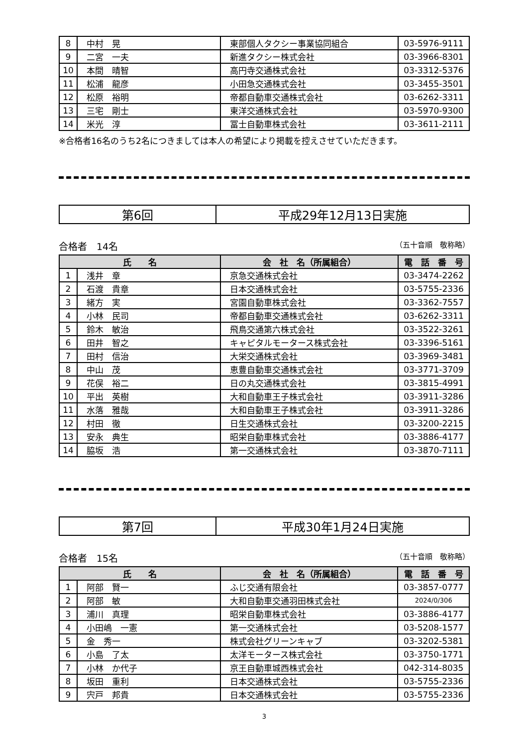| 8 | 中村 晃 | 東部個人タクシー事業協同組合 | 03-5976-9111 |
| 9 | 二宮 一夫 | 新進タクシー株式会社 | 03-3966-8301 |
| 10 | 本間 晴智 | 高円寺交通株式会社 | 03-3312-5376 |
| 11 | 松浦 龍彦 | 小田急交通株式会社 | 03-3455-3501 |
| 12 | 松原 裕明 | 帝都自動車交通株式会社 | 03-6262-3311 |
| 13 | 三宅 剛士 | 東洋交通株式会社 | 03-5970-9300 |
| 14 | 米光 淳 | 冨士自動車株式会社 | 03-3611-2111 |
※合格者16名のうち2名につきましては本人の希望により掲載を控えさせていただきます。
| 第6回 | 平成29年12月13日実施 |
合格者　14名 （五十音順　敬称略）
| 氏 名 | | 会 社 名（所属組合） | 電 話 番 号 |
| --- | --- | --- | --- |
| 1 | 浅井 章 | 京急交通株式会社 | 03-3474-2262 |
| 2 | 石渡 貴章 | 日本交通株式会社 | 03-5755-2336 |
| 3 | 緒方 実 | 宮園自動車株式会社 | 03-3362-7557 |
| 4 | 小林 民司 | 帝都自動車交通株式会社 | 03-6262-3311 |
| 5 | 鈴木 敏治 | 飛鳥交通第六株式会社 | 03-3522-3261 |
| 6 | 田井 智之 | キャピタルモータース株式会社 | 03-3396-5161 |
| 7 | 田村 信治 | 大栄交通株式会社 | 03-3969-3481 |
| 8 | 中山 茂 | 恵豊自動車交通株式会社 | 03-3771-3709 |
| 9 | 花俣 裕二 | 日の丸交通株式会社 | 03-3815-4991 |
| 10 | 平出 英樹 | 大和自動車王子株式会社 | 03-3911-3286 |
| 11 | 水落 雅哉 | 大和自動車王子株式会社 | 03-3911-3286 |
| 12 | 村田 徹 | 日生交通株式会社 | 03-3200-2215 |
| 13 | 安永 典生 | 昭栄自動車株式会社 | 03-3886-4177 |
| 14 | 脇坂 浩 | 第一交通株式会社 | 03-3870-7111 |
| 第7回 | 平成30年1月24日実施 |
合格者　15名 （五十音順　敬称略）
| 氏 名 | | 会 社 名（所属組合） | 電 話 番 号 |
| --- | --- | --- | --- |
| 1 | 阿部 賢一 | ふじ交通有限会社 | 03-3857-0777 |
| 2 | 阿部 敏 | 大和自動車交通羽田株式会社 | 2024/0/306 |
| 3 | 浦川 真理 | 昭栄自動車株式会社 | 03-3886-4177 |
| 4 | 小田嶋 一憲 | 第一交通株式会社 | 03-5208-1577 |
| 5 | 金 秀一 | 株式会社グリーンキャブ | 03-3202-5381 |
| 6 | 小島 了太 | 太洋モータース株式会社 | 03-3750-1771 |
| 7 | 小林 か代子 | 京王自動車城西株式会社 | 042-314-8035 |
| 8 | 坂田 重利 | 日本交通株式会社 | 03-5755-2336 |
| 9 | 宍戸 邦貴 | 日本交通株式会社 | 03-5755-2336 |
3